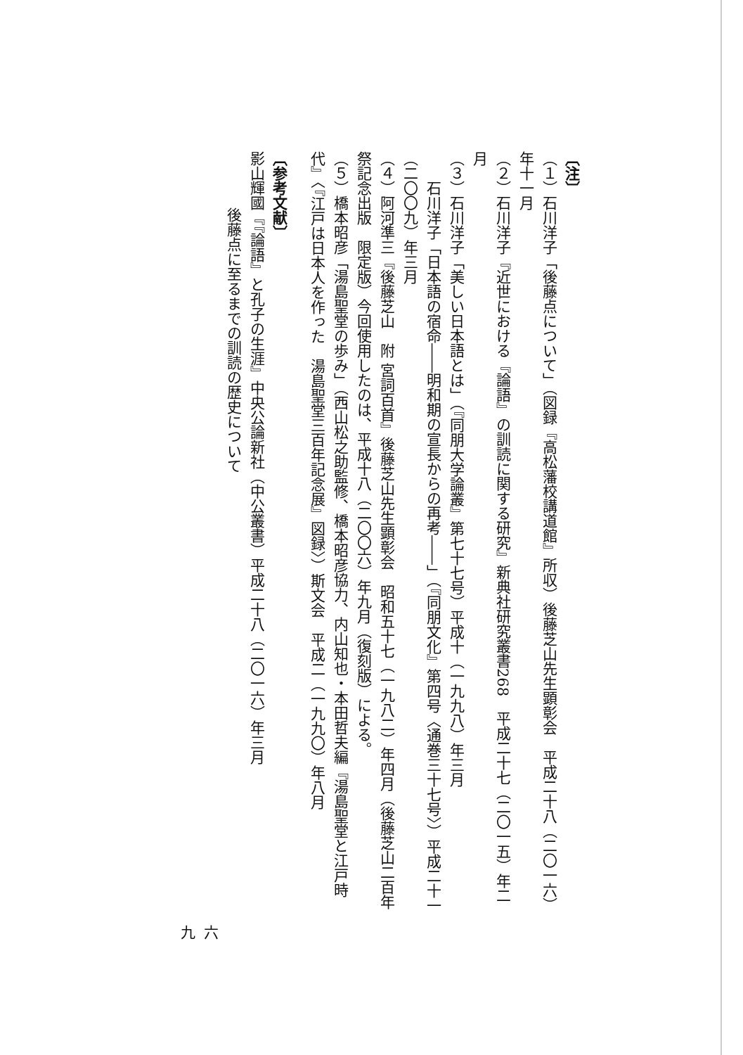〔注〕
（１）石川洋子「後藤点について」（図録『高松藩校講道館』所収）後藤芝山先生顕彰会　平成二十八（二〇一六）年十一月
（２）石川洋子『近世における『論語』の訓読に関する研究』新典社研究叢書268　平成二十七（二〇一五）年二月
（３）石川洋子「美しい日本語とは」（『同朋大学論叢』第七十七号）平成十（一九九八）年三月
　　石川洋子「日本語の宿命――明和期の宣長からの再考――」（『同朋文化』第四号〈通巻三十七号〉）平成二十一（二〇〇九）年三月
（４）阿河準三『後藤芝山　附 宮詞百首』後藤芝山先生顕彰会　昭和五十七（一九八二）年四月（後藤芝山二百年祭記念出版　限定版）今回使用したのは、平成十八（二〇〇六）年九月（復刻版）による。
（５）橋本昭彦「湯島聖堂の歩み」（西山松之助監修、橋本昭彦協力、内山知也・本田哲夫編『湯島聖堂と江戸時代』〈『江戸は日本人を作った　湯島聖堂三百年記念展』図録〉）斯文会　平成二（一九九〇）年八月
〔参考文献〕
影山輝國『『論語』と孔子の生涯』中央公論新社（中公叢書）平成二十八（二〇一六）年三月
後藤点に至るまでの訓読の歴史について
六九